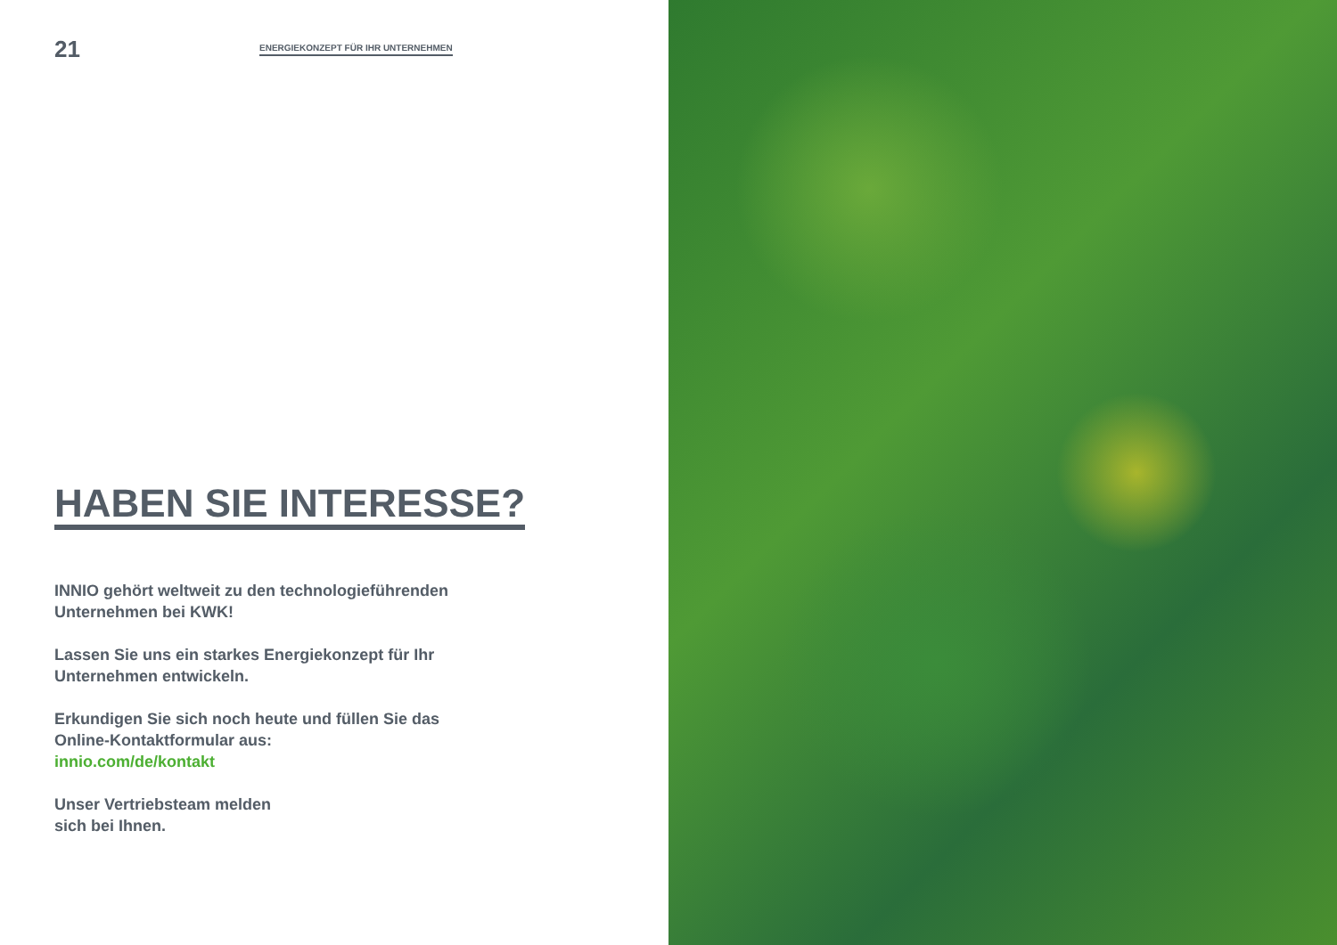21
ENERGIEKONZEPT FÜR IHR UNTERNEHMEN
HABEN SIE INTERESSE?
INNIO gehört weltweit zu den technologieführenden
Unternehmen bei KWK!
Lassen Sie uns ein starkes Energiekonzept für Ihr
Unternehmen entwickeln.
Erkundigen Sie sich noch heute und füllen Sie das
Online-Kontaktformular aus:
innio.com/de/kontakt
Unser Vertriebsteam melden
sich bei Ihnen.